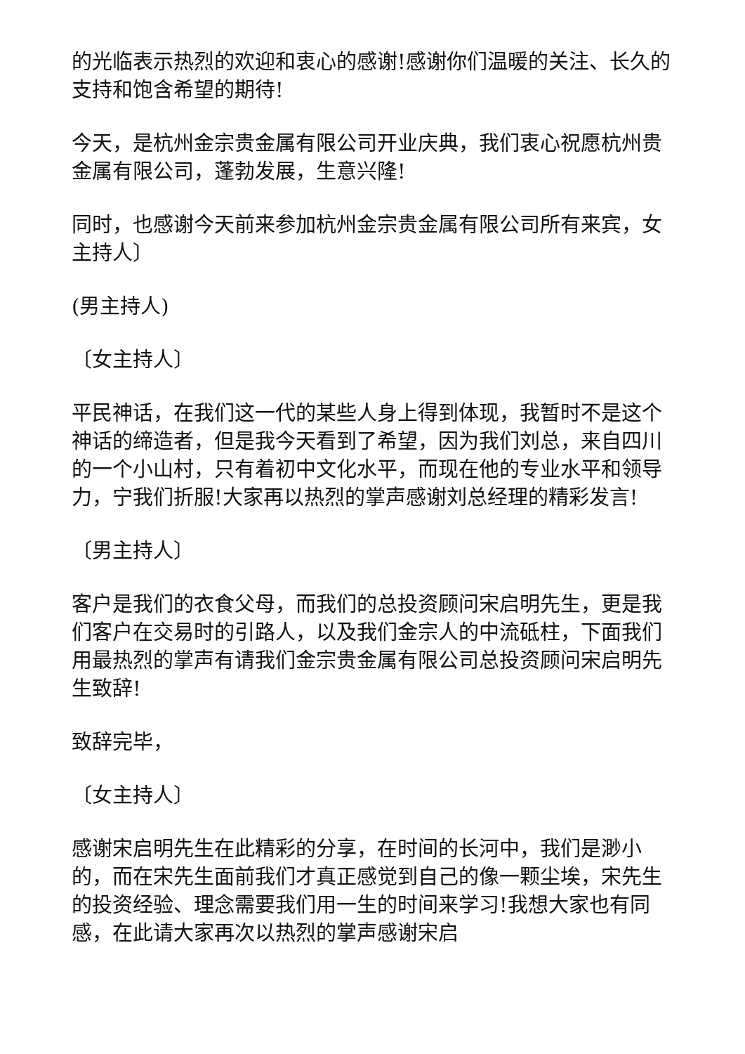的光临表示热烈的欢迎和衷心的感谢!感谢你们温暖的关注、长久的支持和饱含希望的期待!
今天，是杭州金宗贵金属有限公司开业庆典，我们衷心祝愿杭州贵金属有限公司，蓬勃发展，生意兴隆!
同时，也感谢今天前来参加杭州金宗贵金属有限公司所有来宾，女主持人〕
(男主持人)
〔女主持人〕
平民神话，在我们这一代的某些人身上得到体现，我暂时不是这个神话的缔造者，但是我今天看到了希望，因为我们刘总，来自四川的一个小山村，只有着初中文化水平，而现在他的专业水平和领导力，宁我们折服!大家再以热烈的掌声感谢刘总经理的精彩发言!
〔男主持人〕
客户是我们的衣食父母，而我们的总投资顾问宋启明先生，更是我们客户在交易时的引路人，以及我们金宗人的中流砥柱，下面我们用最热烈的掌声有请我们金宗贵金属有限公司总投资顾问宋启明先生致辞!
致辞完毕，
〔女主持人〕
感谢宋启明先生在此精彩的分享，在时间的长河中，我们是渺小的，而在宋先生面前我们才真正感觉到自己的像一颗尘埃，宋先生的投资经验、理念需要我们用一生的时间来学习!我想大家也有同感，在此请大家再次以热烈的掌声感谢宋启